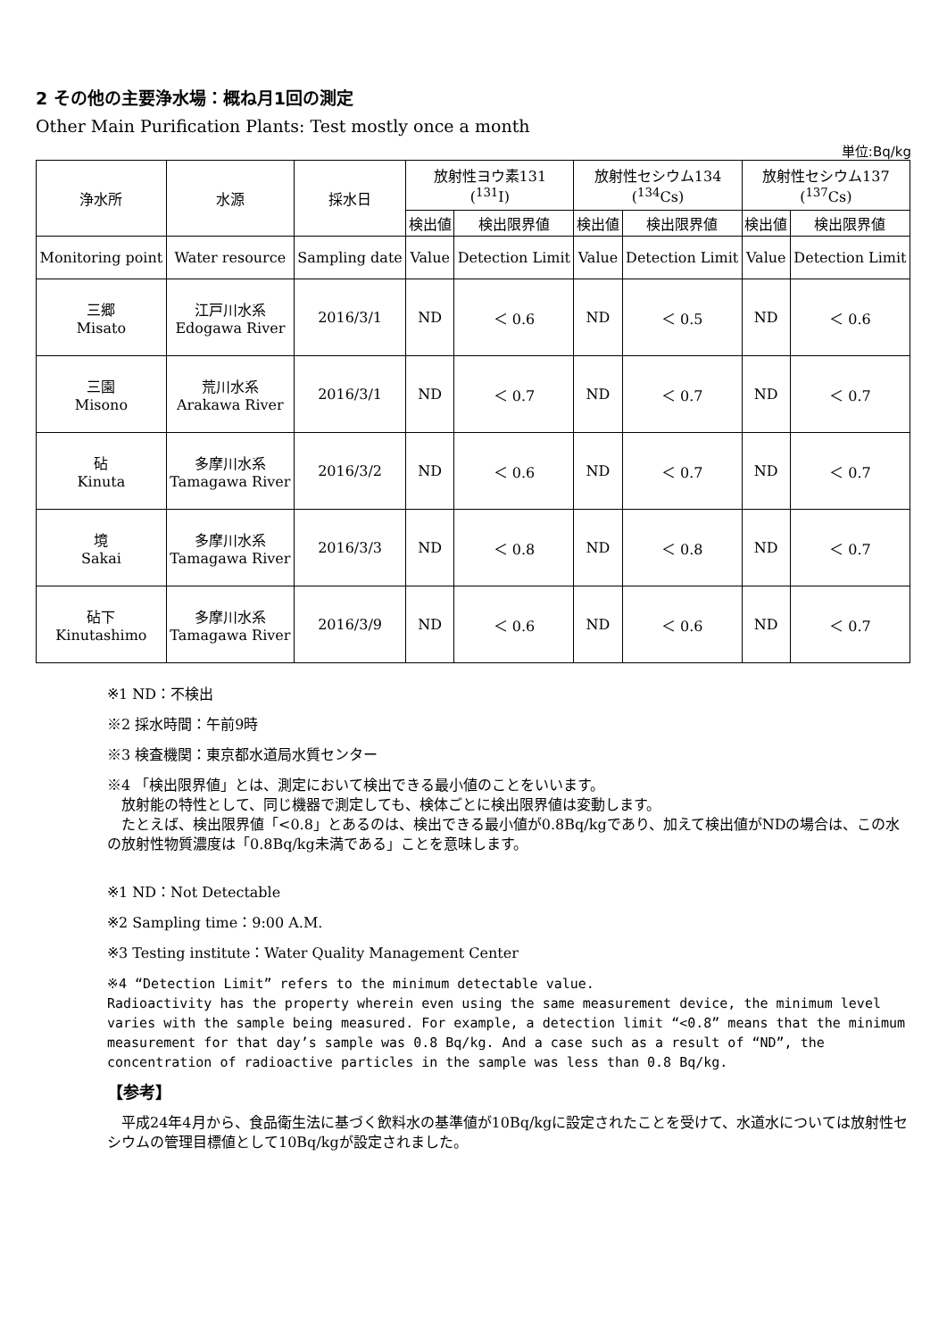2 その他の主要浄水場：概ね月1回の測定
Other Main Purification Plants: Test mostly once a month
単位:Bq/kg
| 浄水所 | 水源 | 採水日 | 放射性ヨウ素131 (<sup>131</sup>I) | | 放射性セシウム134 (<sup>134</sup>Cs) | | 放射性セシウム137 (<sup>137</sup>Cs) | |
| --- | --- | --- | --- | --- | --- | --- | --- | --- |
| | | | 検出値 | 検出限界値 | 検出値 | 検出限界値 | 検出値 | 検出限界値 |
| Monitoring point | Water resource | Sampling date | Value | Detection Limit | Value | Detection Limit | Value | Detection Limit |
| 三郷 Misato | 江戸川水系 Edogawa River | 2016/3/1 | ND | ＜ 0.6 | ND | ＜ 0.5 | ND | ＜ 0.6 |
| 三園 Misono | 荒川水系 Arakawa River | 2016/3/1 | ND | ＜ 0.7 | ND | ＜ 0.7 | ND | ＜ 0.7 |
| 砧 Kinuta | 多摩川水系 Tamagawa River | 2016/3/2 | ND | ＜ 0.6 | ND | ＜ 0.7 | ND | ＜ 0.7 |
| 境 Sakai | 多摩川水系 Tamagawa River | 2016/3/3 | ND | ＜ 0.8 | ND | ＜ 0.8 | ND | ＜ 0.7 |
| 砧下 Kinutashimo | 多摩川水系 Tamagawa River | 2016/3/9 | ND | ＜ 0.6 | ND | ＜ 0.6 | ND | ＜ 0.7 |
※1 ND：不検出
※2 採水時間：午前9時
※3 検査機関：東京都水道局水質センター
※4 「検出限界値」とは、測定において検出できる最小値のことをいいます。
　放射能の特性として、同じ機器で測定しても、検体ごとに検出限界値は変動します。
　たとえば、検出限界値「<0.8」とあるのは、検出できる最小値が0.8Bq/kgであり、加えて検出値がNDの場合は、この水の放射性物質濃度は「0.8Bq/kg未満である」ことを意味します。
※1 ND：Not Detectable
※2 Sampling time：9:00 A.M.
※3 Testing institute：Water Quality Management Center
※4 “Detection Limit” refers to the minimum detectable value.
Radioactivity has the property wherein even using the same measurement device, the minimum level varies with the sample being measured. For example, a detection limit “<0.8” means that the minimum measurement for that day’s sample was 0.8 Bq/kg. And a case such as a result of “ND”, the concentration of radioactive particles in the sample was less than 0.8 Bq/kg.
【参考】
　平成24年4月から、食品衛生法に基づく飲料水の基準値が10Bq/kgに設定されたことを受けて、水道水については放射性セシウムの管理目標値として10Bq/kgが設定されました。